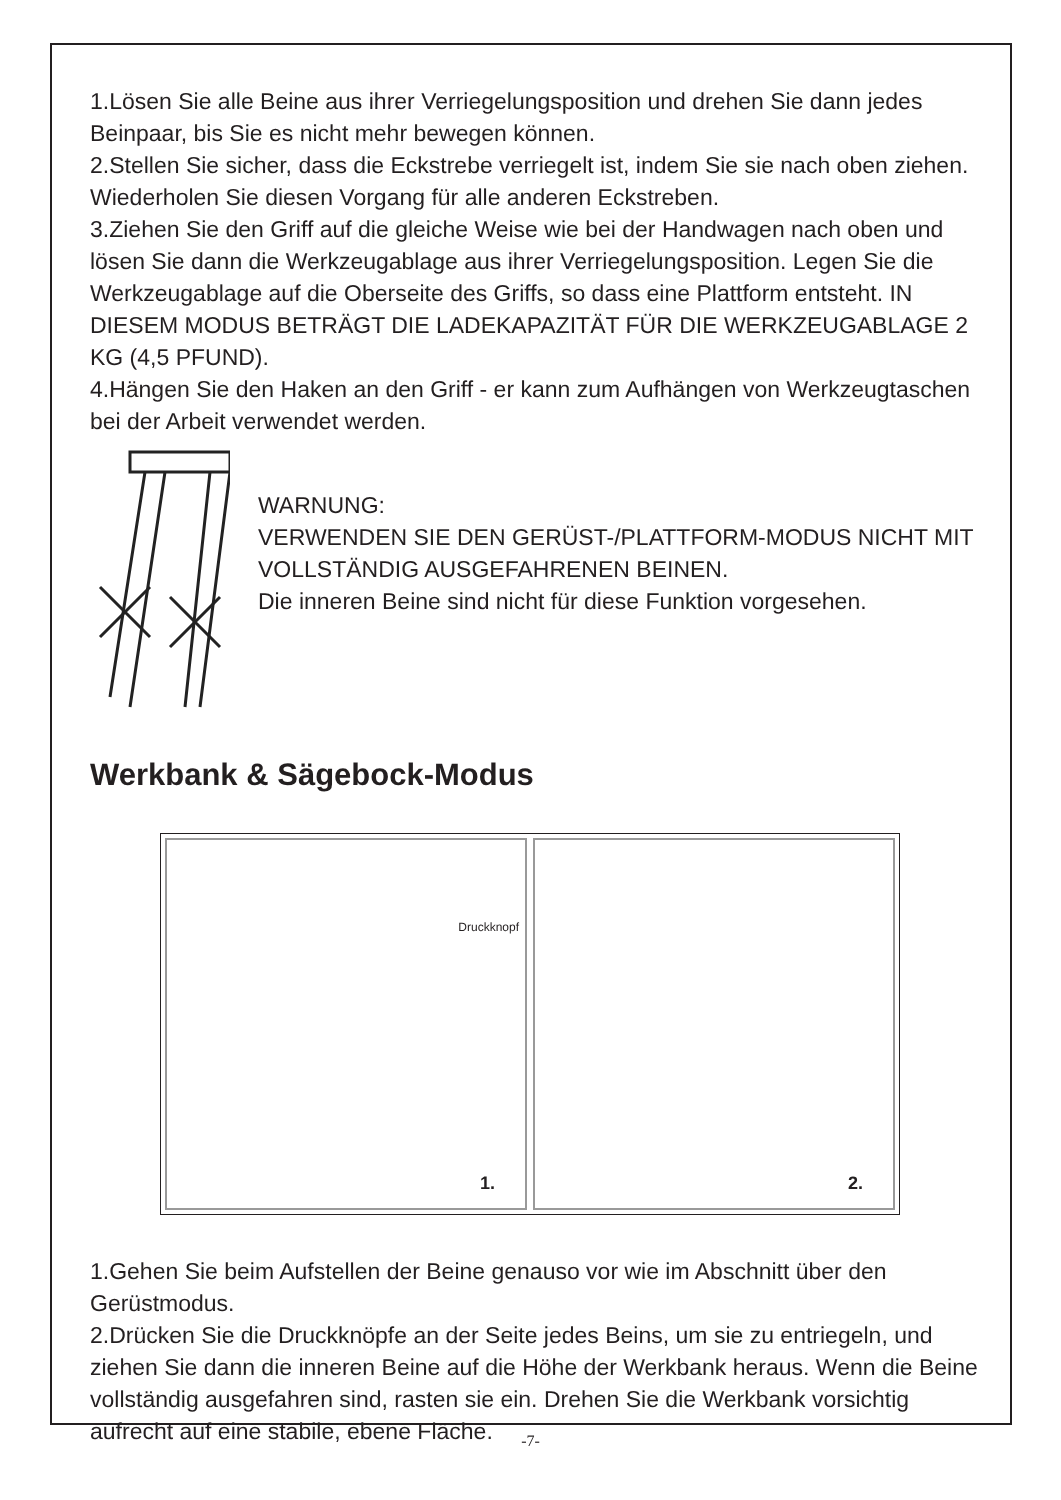1.Lösen Sie alle Beine aus ihrer Verriegelungsposition und drehen Sie dann jedes Beinpaar, bis Sie es nicht mehr bewegen können.
2.Stellen Sie sicher, dass die Eckstrebe verriegelt ist, indem Sie sie nach oben ziehen. Wiederholen Sie diesen Vorgang für alle anderen Eckstreben.
3.Ziehen Sie den Griff auf die gleiche Weise wie bei der Handwagen nach oben und lösen Sie dann die Werkzeugablage aus ihrer Verriegelungsposition. Legen Sie die Werkzeugablage auf die Oberseite des Griffs, so dass eine Plattform entsteht. IN DIESEM MODUS BETRÄGT DIE LADEKAPAZITÄT FÜR DIE WERKZEUGABLAGE 2 KG (4,5 PFUND).
4.Hängen Sie den Haken an den Griff - er kann zum Aufhängen von Werkzeugtaschen bei der Arbeit verwendet werden.
WARNUNG:
VERWENDEN SIE DEN GERÜST-/PLATTFORM-MODUS NICHT MIT VOLLSTÄNDIG AUSGEFAHRENEN BEINEN.
Die inneren Beine sind nicht für diese Funktion vorgesehen.
Werkbank & Sägebock-Modus
Druckknopf
1.
2.
1.Gehen Sie beim Aufstellen der Beine genauso vor wie im Abschnitt über den Gerüstmodus.
2.Drücken Sie die Druckknöpfe an der Seite jedes Beins, um sie zu entriegeln, und ziehen Sie dann die inneren Beine auf die Höhe der Werkbank heraus. Wenn die Beine vollständig ausgefahren sind, rasten sie ein. Drehen Sie die Werkbank vorsichtig aufrecht auf eine stabile, ebene Fläche.
-7-